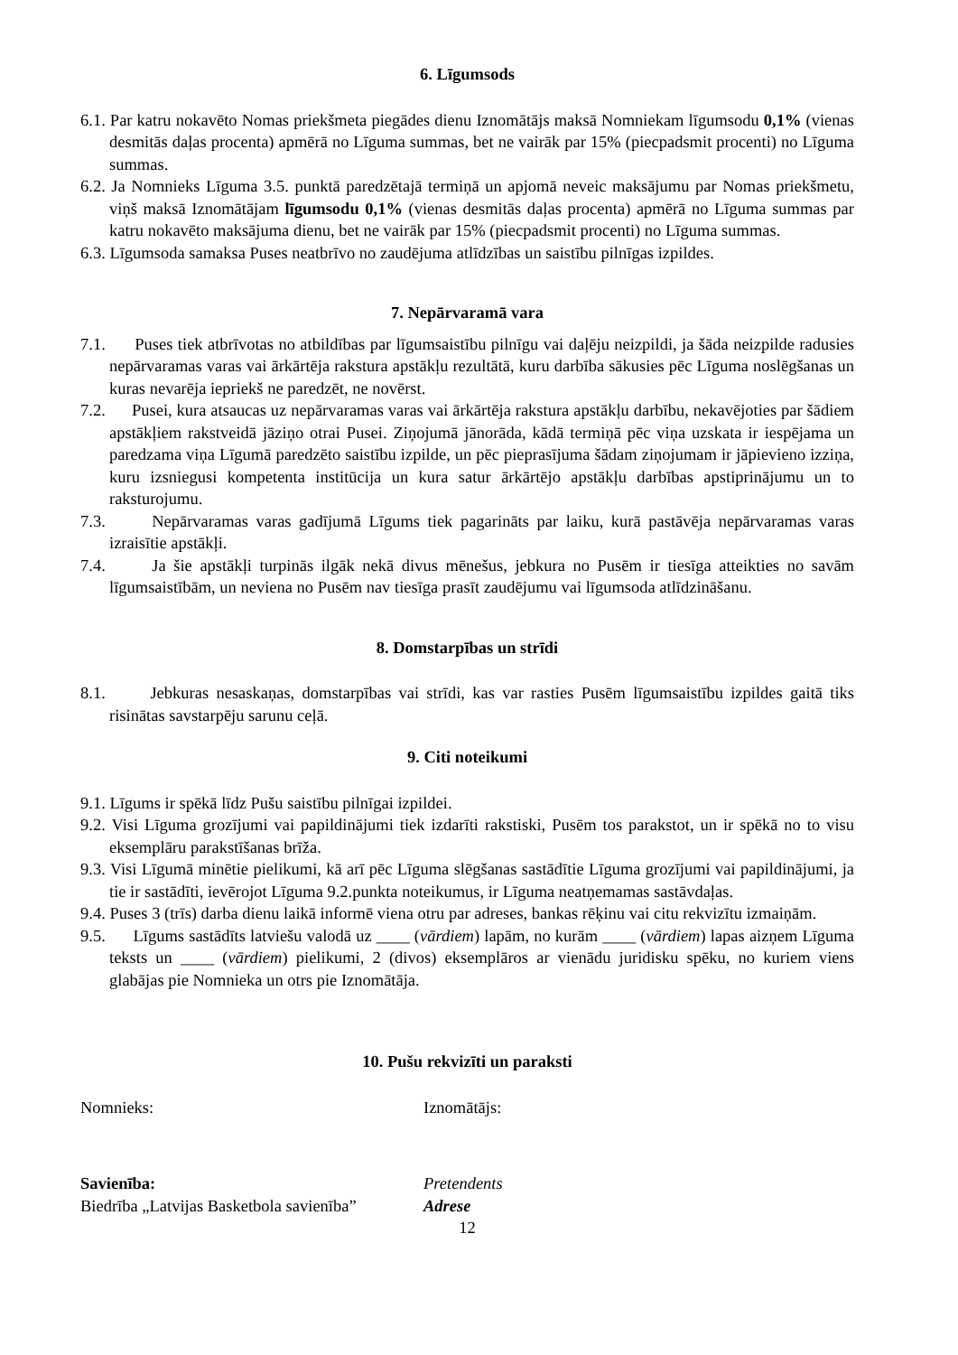6. Līgumsods
6.1. Par katru nokavēto Nomas priekšmeta piegādes dienu Iznomātājs maksā Nomniekam līgumsodu 0,1% (vienas desmitās daļas procenta) apmērā no Līguma summas, bet ne vairāk par 15% (piecpadsmit procenti) no Līguma summas.
6.2. Ja Nomnieks Līguma 3.5. punktā paredzētajā termiņā un apjomā neveic maksājumu par Nomas priekšmetu, viņš maksā Iznomātājam līgumsodu 0,1% (vienas desmitās daļas procenta) apmērā no Līguma summas par katru nokavēto maksājuma dienu, bet ne vairāk par 15% (piecpadsmit procenti) no Līguma summas.
6.3. Līgumsoda samaksa Puses neatbrīvo no zaudējuma atlīdzības un saistību pilnīgas izpildes.
7. Nepārvaramā vara
7.1. Puses tiek atbrīvotas no atbildības par līgumsaistību pilnīgu vai daļēju neizpildi, ja šāda neizpilde radusies nepārvaramas varas vai ārkārtēja rakstura apstākļu rezultātā, kuru darbība sākusies pēc Līguma noslēgšanas un kuras nevarēja iepriekš ne paredzēt, ne novērst.
7.2. Pusei, kura atsaucas uz nepārvaramas varas vai ārkārtēja rakstura apstākļu darbību, nekavējoties par šādiem apstākļiem rakstveidā jāziņo otrai Pusei. Ziņojumā jānorāda, kādā termiņā pēc viņa uzskata ir iespējama un paredzama viņa Līgumā paredzēto saistību izpilde, un pēc pieprasījuma šādam ziņojumam ir jāpievieno izziņa, kuru izsniegusi kompetenta institūcija un kura satur ārkārtējo apstākļu darbības apstiprinājumu un to raksturojumu.
7.3. Nepārvaramas varas gadījumā Līgums tiek pagarināts par laiku, kurā pastāvēja nepārvaramas varas izraisītie apstākļi.
7.4. Ja šie apstākļi turpinās ilgāk nekā divus mēnešus, jebkura no Pusēm ir tiesīga atteikties no savām līgumsaistībām, un neviena no Pusēm nav tiesīga prasīt zaudējumu vai līgumsoda atlīdzināšanu.
8. Domstarpības un strīdi
8.1. Jebkuras nesaskaņas, domstarpības vai strīdi, kas var rasties Pusēm līgumsaistību izpildes gaitā tiks risinātas savstarpēju sarunu ceļā.
9. Citi noteikumi
9.1. Līgums ir spēkā līdz Pušu saistību pilnīgai izpildei.
9.2. Visi Līguma grozījumi vai papildinājumi tiek izdarīti rakstiski, Pusēm tos parakstot, un ir spēkā no to visu eksemplāru parakstīšanas brīža.
9.3. Visi Līgumā minētie pielikumi, kā arī pēc Līguma slēgšanas sastādītie Līguma grozījumi vai papildinājumi, ja tie ir sastādīti, ievērojot Līguma 9.2.punkta noteikumus, ir Līguma neatņemamas sastāvdaļas.
9.4. Puses 3 (trīs) darba dienu laikā informē viena otru par adreses, bankas rēķinu vai citu rekvizītu izmaiņām.
9.5. Līgums sastādīts latviešu valodā uz ____ (vārdiem) lapām, no kurām ____ (vārdiem) lapas aizņem Līguma teksts un ____ (vārdiem) pielikumi, 2 (divos) eksemplāros ar vienādu juridisku spēku, no kuriem viens glabājas pie Nomnieka un otrs pie Iznomātāja.
10. Pušu rekvizīti un paraksti
Nomnieks: Iznomātājs:
Savienība: Pretendents
Biedrība „Latvijas Basketbola savienība”
Adrese
12